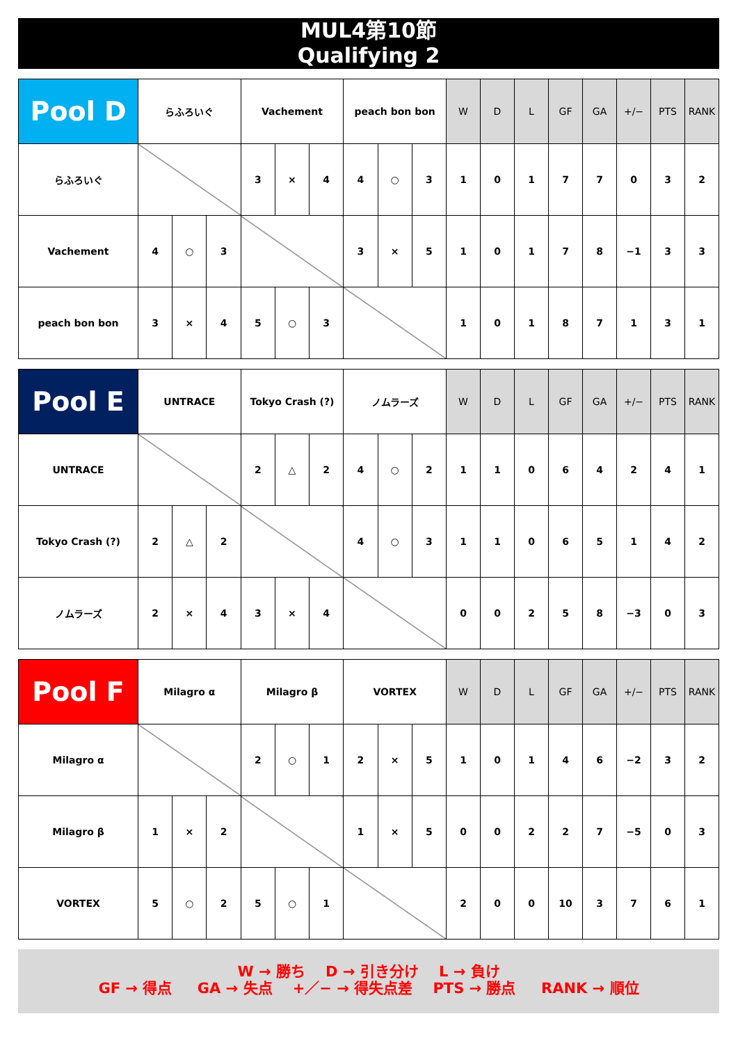MUL4第10節
Qualifying 2
| Pool D | らふろいぐ | | | Vachement | | | peach bon bon | | | W | D | L | GF | GA | +/− | PTS | RANK |
| --- | --- | --- | --- | --- | --- | --- | --- | --- | --- | --- | --- | --- | --- | --- | --- | --- | --- |
| らふろいぐ | | | | 3 | × | 4 | 4 | ○ | 3 | 1 | 0 | 1 | 7 | 7 | 0 | 3 | 2 |
| Vachement | 4 | ○ | 3 | | | | 3 | × | 5 | 1 | 0 | 1 | 7 | 8 | −1 | 3 | 3 |
| peach bon bon | 3 | × | 4 | 5 | ○ | 3 | | | | 1 | 0 | 1 | 8 | 7 | 1 | 3 | 1 |
| Pool E | UNTRACE | | | Tokyo Crash (?) | | | ノムラーズ | | | W | D | L | GF | GA | +/− | PTS | RANK |
| --- | --- | --- | --- | --- | --- | --- | --- | --- | --- | --- | --- | --- | --- | --- | --- | --- | --- |
| UNTRACE | | | | 2 | △ | 2 | 4 | ○ | 2 | 1 | 1 | 0 | 6 | 4 | 2 | 4 | 1 |
| Tokyo Crash (?) | 2 | △ | 2 | | | | 4 | ○ | 3 | 1 | 1 | 0 | 6 | 5 | 1 | 4 | 2 |
| ノムラーズ | 2 | × | 4 | 3 | × | 4 | | | | 0 | 0 | 2 | 5 | 8 | −3 | 0 | 3 |
| Pool F | Milagro α | | | Milagro β | | | VORTEX | | | W | D | L | GF | GA | +/− | PTS | RANK |
| --- | --- | --- | --- | --- | --- | --- | --- | --- | --- | --- | --- | --- | --- | --- | --- | --- | --- |
| Milagro α | | | | 2 | ○ | 1 | 2 | × | 5 | 1 | 0 | 1 | 4 | 6 | −2 | 3 | 2 |
| Milagro β | 1 | × | 2 | | | | 1 | × | 5 | 0 | 0 | 2 | 2 | 7 | −5 | 0 | 3 |
| VORTEX | 5 | ○ | 2 | 5 | ○ | 1 | | | | 2 | 0 | 0 | 10 | 3 | 7 | 6 | 1 |
W → 勝ち D → 引き分け L → 負け
GF → 得点 GA → 失点 +／− → 得失点差 PTS → 勝点 RANK → 順位